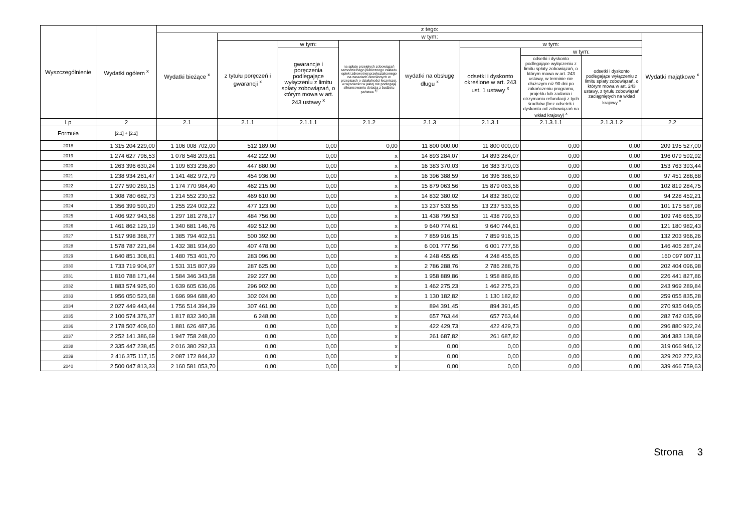| Wyszczególnienie | Wydatki ogółem <sup>x</sup> | z tego: | | | | | | | | |
| --- | --- | --- | --- | --- | --- | --- | --- | --- | --- | --- |
| | | Wydatki bieżące <sup>x</sup> | w tym: | | | | | | | Wydatki majątkowe <sup>x</sup> |
| | | | z tytułu poręczeń i gwarancji <sup>x</sup> | w tym: | na spłatę przejętych zobowiązań samodzielnego publicznego zakładu opieki zdrowotnej przekształconego na zasadach określonych w przepisach o działalności leczniczej, w wysokości w jakiej nie podlegają sfinansowaniu dotacją z budżetu państwa <sup>4)</sup> | wydatki na obsługę długu <sup>x</sup> | w tym: | | | |
| | | | | gwarancje i poręczenia podlegające wyłączeniu z limitu spłaty zobowiązań, o którym mowa w art. 243 ustawy <sup>x</sup> | | | odsetki i dyskonto określone w art. 243 ust. 1 ustawy <sup>x</sup> | w tym: | | |
| | | | | | | | | odsetki i dyskonto podlegające wyłączeniu z limitu spłaty zobowiązań, o którym mowa w art. 243 ustawy, w terminie nie dłuższym niż 90 dni po zakończeniu programu, projektu lub zadania i otrzymaniu refundacji z tych środków (bez odsetek i dyskonta od zobowiązań na wkład krajowy) <sup>x</sup> | odsetki i dyskonto podlegające wyłączeniu z limitu spłaty zobowiązań, o którym mowa w art. 243 ustawy, z tytułu zobowiązań zaciągniętych na wkład krajowy <sup>x</sup> | |
| Lp | 2 | 2.1 | 2.1.1 | 2.1.1.1 | 2.1.2 | 2.1.3 | 2.1.3.1 | 2.1.3.1.1 | 2.1.3.1.2 | 2.2 |
| Formuła | [2.1] + [2.2] | | | | | | | | | |
| 2018 | 1 315 204 229,00 | 1 106 008 702,00 | 512 189,00 | 0,00 | 0,00 | 11 800 000,00 | 11 800 000,00 | 0,00 | 0,00 | 209 195 527,00 |
| 2019 | 1 274 627 796,53 | 1 078 548 203,61 | 442 222,00 | 0,00 | x | 14 893 284,07 | 14 893 284,07 | 0,00 | 0,00 | 196 079 592,92 |
| 2020 | 1 263 396 630,24 | 1 109 633 236,80 | 447 880,00 | 0,00 | x | 16 383 370,03 | 16 383 370,03 | 0,00 | 0,00 | 153 763 393,44 |
| 2021 | 1 238 934 261,47 | 1 141 482 972,79 | 454 936,00 | 0,00 | x | 16 396 388,59 | 16 396 388,59 | 0,00 | 0,00 | 97 451 288,68 |
| 2022 | 1 277 590 269,15 | 1 174 770 984,40 | 462 215,00 | 0,00 | x | 15 879 063,56 | 15 879 063,56 | 0,00 | 0,00 | 102 819 284,75 |
| 2023 | 1 308 780 682,73 | 1 214 552 230,52 | 469 610,00 | 0,00 | x | 14 832 380,02 | 14 832 380,02 | 0,00 | 0,00 | 94 228 452,21 |
| 2024 | 1 356 399 590,20 | 1 255 224 002,22 | 477 123,00 | 0,00 | x | 13 237 533,55 | 13 237 533,55 | 0,00 | 0,00 | 101 175 587,98 |
| 2025 | 1 406 927 943,56 | 1 297 181 278,17 | 484 756,00 | 0,00 | x | 11 438 799,53 | 11 438 799,53 | 0,00 | 0,00 | 109 746 665,39 |
| 2026 | 1 461 862 129,19 | 1 340 681 146,76 | 492 512,00 | 0,00 | x | 9 640 774,61 | 9 640 744,61 | 0,00 | 0,00 | 121 180 982,43 |
| 2027 | 1 517 998 368,77 | 1 385 794 402,51 | 500 392,00 | 0,00 | x | 7 859 916,15 | 7 859 916,15 | 0,00 | 0,00 | 132 203 966,26 |
| 2028 | 1 578 787 221,84 | 1 432 381 934,60 | 407 478,00 | 0,00 | x | 6 001 777,56 | 6 001 777,56 | 0,00 | 0,00 | 146 405 287,24 |
| 2029 | 1 640 851 308,81 | 1 480 753 401,70 | 283 096,00 | 0,00 | x | 4 248 455,65 | 4 248 455,65 | 0,00 | 0,00 | 160 097 907,11 |
| 2030 | 1 733 719 904,97 | 1 531 315 807,99 | 287 625,00 | 0,00 | x | 2 786 288,76 | 2 786 288,76 | 0,00 | 0,00 | 202 404 096,98 |
| 2031 | 1 810 788 171,44 | 1 584 346 343,58 | 292 227,00 | 0,00 | x | 1 958 889,86 | 1 958 889,86 | 0,00 | 0,00 | 226 441 827,86 |
| 2032 | 1 883 574 925,90 | 1 639 605 636,06 | 296 902,00 | 0,00 | x | 1 462 275,23 | 1 462 275,23 | 0,00 | 0,00 | 243 969 289,84 |
| 2033 | 1 956 050 523,68 | 1 696 994 688,40 | 302 024,00 | 0,00 | x | 1 130 182,82 | 1 130 182,82 | 0,00 | 0,00 | 259 055 835,28 |
| 2034 | 2 027 449 443,44 | 1 756 514 394,39 | 307 461,00 | 0,00 | x | 894 391,45 | 894 391,45 | 0,00 | 0,00 | 270 935 049,05 |
| 2035 | 2 100 574 376,37 | 1 817 832 340,38 | 6 248,00 | 0,00 | x | 657 763,44 | 657 763,44 | 0,00 | 0,00 | 282 742 035,99 |
| 2036 | 2 178 507 409,60 | 1 881 626 487,36 | 0,00 | 0,00 | x | 422 429,73 | 422 429,73 | 0,00 | 0,00 | 296 880 922,24 |
| 2037 | 2 252 141 386,69 | 1 947 758 248,00 | 0,00 | 0,00 | x | 261 687,82 | 261 687,82 | 0,00 | 0,00 | 304 383 138,69 |
| 2038 | 2 335 447 238,45 | 2 016 380 292,33 | 0,00 | 0,00 | x | 0,00 | 0,00 | 0,00 | 0,00 | 319 066 946,12 |
| 2039 | 2 416 375 117,15 | 2 087 172 844,32 | 0,00 | 0,00 | x | 0,00 | 0,00 | 0,00 | 0,00 | 329 202 272,83 |
| 2040 | 2 500 047 813,33 | 2 160 581 053,70 | 0,00 | 0,00 | x | 0,00 | 0,00 | 0,00 | 0,00 | 339 466 759,63 |
Strona 3